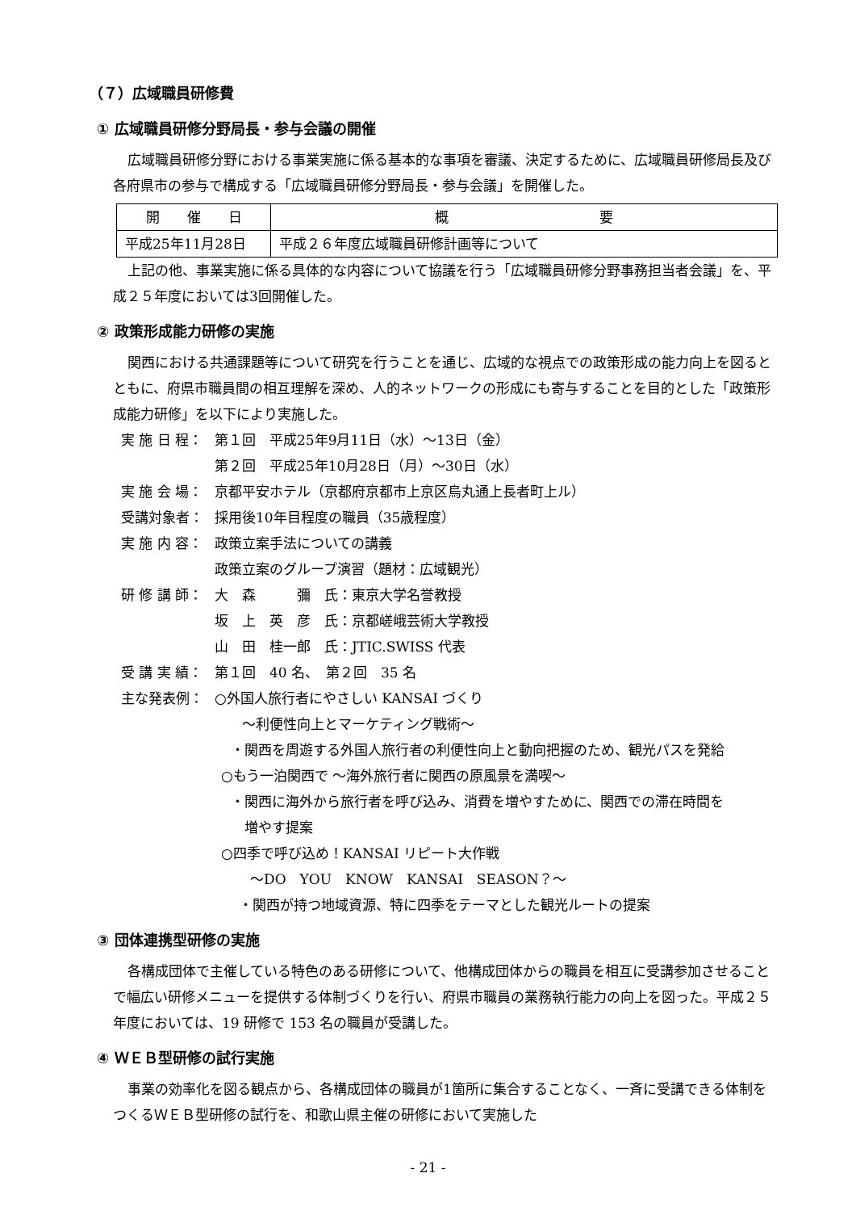（７）広域職員研修費
① 広域職員研修分野局長・参与会議の開催
広域職員研修分野における事業実施に係る基本的な事項を審議、決定するために、広域職員研修局長及び各府県市の参与で構成する「広域職員研修分野局長・参与会議」を開催した。
| 開 催 日 | 概 要 |
| --- | --- |
| 平成25年11月28日 | 平成２６年度広域職員研修計画等について |
上記の他、事業実施に係る具体的な内容について協議を行う「広域職員研修分野事務担当者会議」を、平成２５年度においては3回開催した。
② 政策形成能力研修の実施
関西における共通課題等について研究を行うことを通じ、広域的な視点での政策形成の能力向上を図るとともに、府県市職員間の相互理解を深め、人的ネットワークの形成にも寄与することを目的とした「政策形成能力研修」を以下により実施した。
実 施 日 程： 第１回　平成25年9月11日（水）～13日（金）
第２回　平成25年10月28日（月）～30日（水）
実 施 会 場： 京都平安ホテル（京都府京都市上京区烏丸通上長者町上ル）
受講対象者： 採用後10年目程度の職員（35歳程度）
実 施 内 容： 政策立案手法についての講義
政策立案のグループ演習（題材：広域観光）
研 修 講 師： 大　森　　　彌　氏：東京大学名誉教授
坂　上　英　彦　氏：京都嵯峨芸術大学教授
山　田　桂一郎　氏：JTIC.SWISS 代表
受 講 実 績： 第１回　40 名、　第２回　35 名
主な発表例： ○外国人旅行者にやさしい KANSAI づくり
～利便性向上とマーケティング戦術～
・関西を周遊する外国人旅行者の利便性向上と動向把握のため、観光パスを発給
○もう一泊関西で ～海外旅行者に関西の原風景を満喫～
・関西に海外から旅行者を呼び込み、消費を増やすために、関西での滞在時間を
　増やす提案
○四季で呼び込め！KANSAI リピート大作戦
～DO　YOU　KNOW　KANSAI　SEASON？～
・関西が持つ地域資源、特に四季をテーマとした観光ルートの提案
③ 団体連携型研修の実施
各構成団体で主催している特色のある研修について、他構成団体からの職員を相互に受講参加させることで幅広い研修メニューを提供する体制づくりを行い、府県市職員の業務執行能力の向上を図った。平成２５年度においては、19 研修で 153 名の職員が受講した。
④ ＷＥＢ型研修の試行実施
事業の効率化を図る観点から、各構成団体の職員が1箇所に集合することなく、一斉に受講できる体制をつくるＷＥＢ型研修の試行を、和歌山県主催の研修において実施した
- 21 -